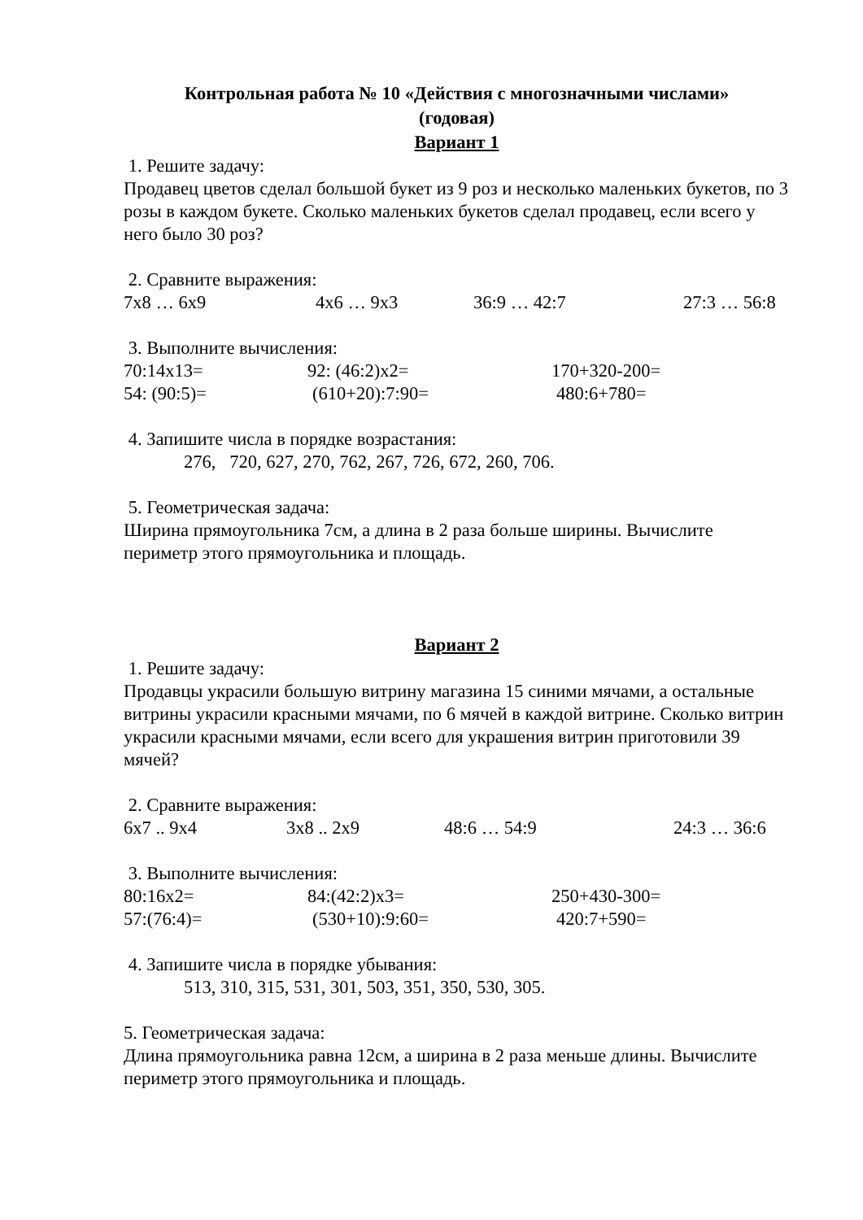Контрольная работа № 10 «Действия с многозначными числами»
(годовая)
Вариант 1
1. Решите задачу:
Продавец цветов сделал большой букет из 9 роз и несколько маленьких букетов, по 3 розы в каждом букете. Сколько маленьких букетов сделал продавец, если всего у него было 30 роз?
2. Сравните выражения:
7х8 … 6х9 4х6 … 9х3 36:9 … 42:7 27:3 … 56:8
3. Выполните вычисления:
70:14х13= 92: (46:2)х2= 170+320-200=
54: (90:5)= (610+20):7:90= 480:6+780=
4. Запишите числа в порядке возрастания:
276, 720, 627, 270, 762, 267, 726, 672, 260, 706.
5. Геометрическая задача:
Ширина прямоугольника 7см, а длина в 2 раза больше ширины. Вычислите периметр этого прямоугольника и площадь.
Вариант 2
1. Решите задачу:
Продавцы украсили большую витрину магазина 15 синими мячами, а остальные витрины украсили красными мячами, по 6 мячей в каждой витрине. Сколько витрин украсили красными мячами, если всего для украшения витрин приготовили 39 мячей?
2. Сравните выражения:
6х7 .. 9х4 3х8 .. 2х9 48:6 … 54:9 24:3 … 36:6
3. Выполните вычисления:
80:16х2= 84:(42:2)х3= 250+430-300=
57:(76:4)= (530+10):9:60= 420:7+590=
4. Запишите числа в порядке убывания:
513, 310, 315, 531, 301, 503, 351, 350, 530, 305.
5. Геометрическая задача:
Длина прямоугольника равна 12см, а ширина в 2 раза меньше длины. Вычислите периметр этого прямоугольника и площадь.